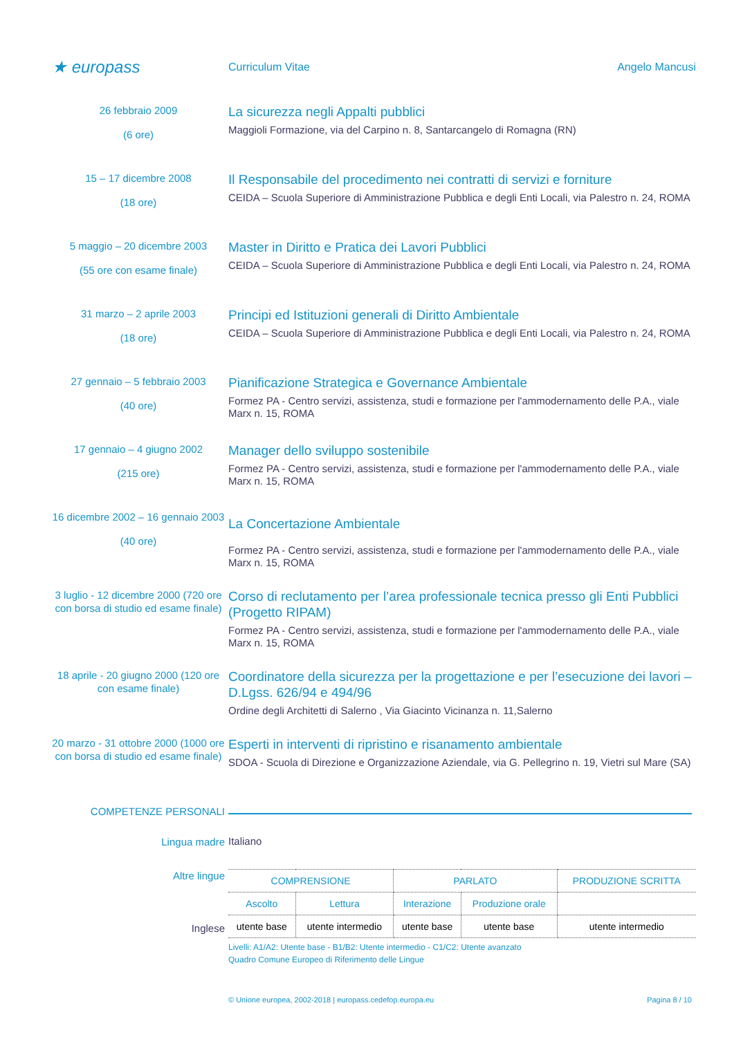★ europass
Curriculum Vitae Angelo Mancusi
26 febbraio 2009
(6 ore)
La sicurezza negli Appalti pubblici
Maggioli Formazione, via del Carpino n. 8, Santarcangelo di Romagna (RN)
15 – 17 dicembre 2008
(18 ore)
Il Responsabile del procedimento nei contratti di servizi e forniture
CEIDA – Scuola Superiore di Amministrazione Pubblica e degli Enti Locali, via Palestro n. 24, ROMA
5 maggio – 20 dicembre 2003
(55 ore con esame finale)
Master in Diritto e Pratica dei Lavori Pubblici
CEIDA – Scuola Superiore di Amministrazione Pubblica e degli Enti Locali, via Palestro n. 24, ROMA
31 marzo – 2 aprile 2003
(18 ore)
Principi ed Istituzioni generali di Diritto Ambientale
CEIDA – Scuola Superiore di Amministrazione Pubblica e degli Enti Locali, via Palestro n. 24, ROMA
27 gennaio – 5 febbraio 2003
(40 ore)
Pianificazione Strategica e Governance Ambientale
Formez PA - Centro servizi, assistenza, studi e formazione per l'ammodernamento delle P.A., viale Marx n. 15, ROMA
17 gennaio – 4 giugno 2002
(215 ore)
Manager dello sviluppo sostenibile
Formez PA - Centro servizi, assistenza, studi e formazione per l'ammodernamento delle P.A., viale Marx n. 15, ROMA
16 dicembre 2002 – 16 gennaio 2003
(40 ore)
La Concertazione Ambientale
Formez PA - Centro servizi, assistenza, studi e formazione per l'ammodernamento delle P.A., viale Marx n. 15, ROMA
3 luglio - 12 dicembre 2000 (720 ore con borsa di studio ed esame finale)
Corso di reclutamento per l’area professionale tecnica presso gli Enti Pubblici (Progetto RIPAM)
Formez PA - Centro servizi, assistenza, studi e formazione per l'ammodernamento delle P.A., viale Marx n. 15, ROMA
18 aprile - 20 giugno 2000 (120 ore con esame finale)
Coordinatore della sicurezza per la progettazione e per l’esecuzione dei lavori – D.Lgss. 626/94 e 494/96
Ordine degli Architetti di Salerno , Via Giacinto Vicinanza n. 11,Salerno
20 marzo - 31 ottobre 2000 (1000 ore con borsa di studio ed esame finale)
Esperti in interventi di ripristino e risanamento ambientale
SDOA - Scuola di Direzione e Organizzazione Aziendale, via G. Pellegrino n. 19, Vietri sul Mare (SA)
COMPETENZE PERSONALI
Lingua madre
Italiano
Altre lingue
Inglese
| COMPRENSIONE | | PARLATO | | PRODUZIONE SCRITTA |
| Ascolto | Lettura | Interazione | Produzione orale | |
| utente base | utente intermedio | utente base | utente base | utente intermedio |
Livelli: A1/A2: Utente base - B1/B2: Utente intermedio - C1/C2: Utente avanzato
Quadro Comune Europeo di Riferimento delle Lingue
© Unione europea, 2002-2018 | europass.cedefop.europa.eu Pagina 8 / 10